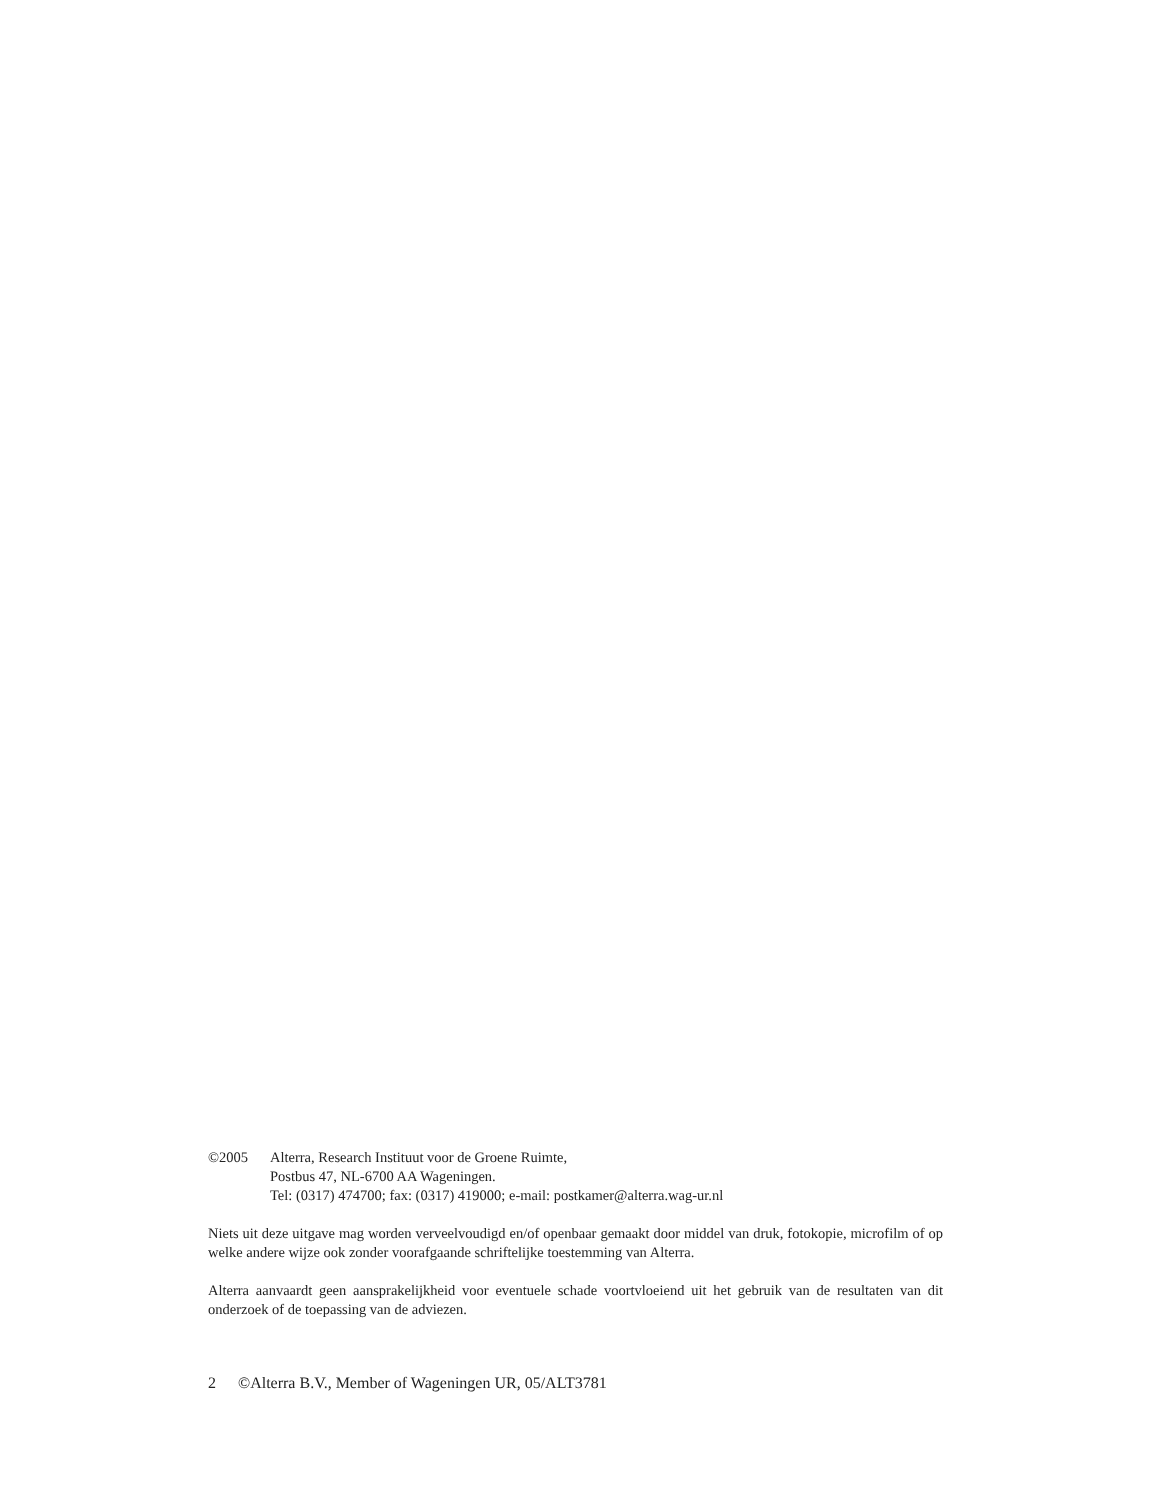©2005 Alterra, Research Instituut voor de Groene Ruimte,
Postbus 47, NL-6700 AA Wageningen.
Tel: (0317) 474700; fax: (0317) 419000; e-mail: postkamer@alterra.wag-ur.nl
Niets uit deze uitgave mag worden verveelvoudigd en/of openbaar gemaakt door middel van druk, fotokopie, microfilm of op welke andere wijze ook zonder voorafgaande schriftelijke toestemming van Alterra.
Alterra aanvaardt geen aansprakelijkheid voor eventuele schade voortvloeiend uit het gebruik van de resultaten van dit onderzoek of de toepassing van de adviezen.
2 ©Alterra B.V., Member of Wageningen UR, 05/ALT3781